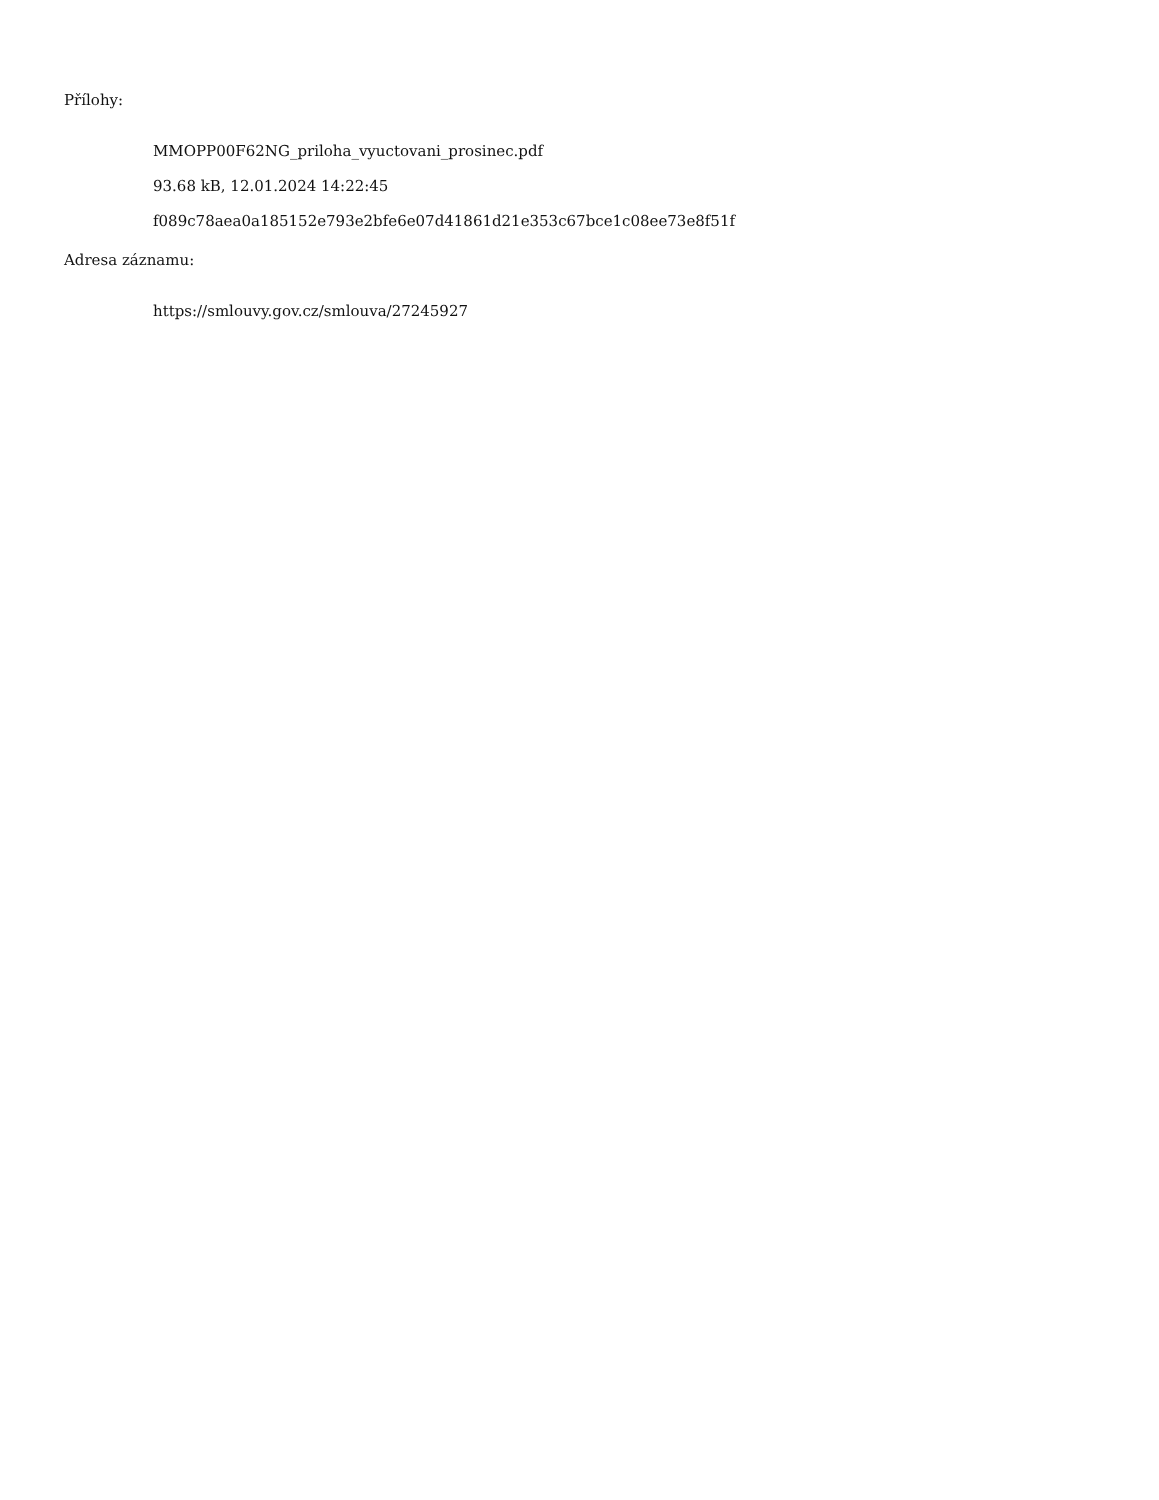Přílohy:
MMOPP00F62NG_priloha_vyuctovani_prosinec.pdf
93.68 kB, 12.01.2024 14:22:45
f089c78aea0a185152e793e2bfe6e07d41861d21e353c67bce1c08ee73e8f51f
Adresa záznamu:
https://smlouvy.gov.cz/smlouva/27245927